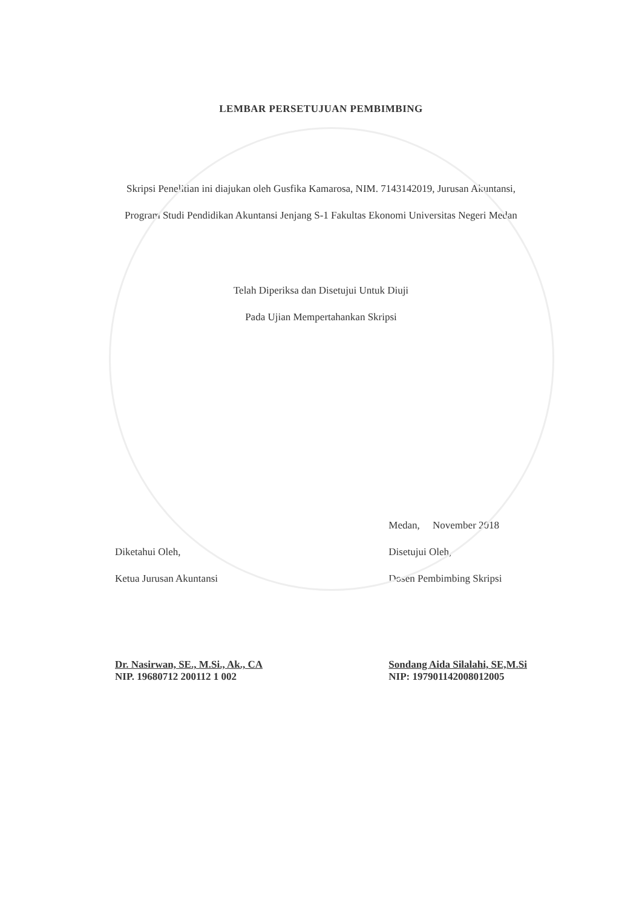LEMBAR PERSETUJUAN PEMBIMBING
Skripsi Penelitian ini diajukan oleh Gusfika Kamarosa, NIM. 7143142019, Jurusan Akuntansi, Program Studi Pendidikan Akuntansi Jenjang S-1 Fakultas Ekonomi Universitas Negeri Medan
Telah Diperiksa dan Disetujui Untuk Diuji
Pada Ujian Mempertahankan Skripsi
Diketahui Oleh,
Ketua Jurusan Akuntansi
Dr. Nasirwan, SE., M.Si., Ak., CA
NIP. 19680712 200112 1 002
Medan, November 2018
Disetujui Oleh,
Dosen Pembimbing Skripsi
Sondang Aida Silalahi, SE,M.Si
NIP: 197901142008012005